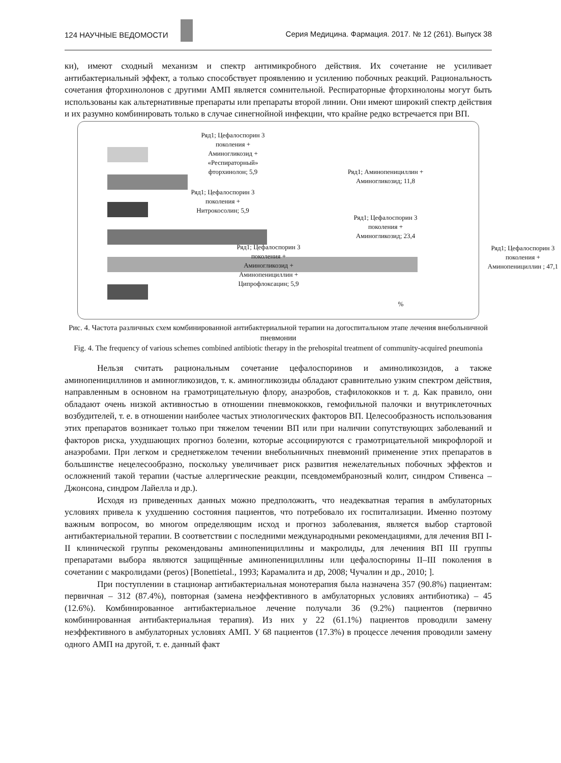124 НАУЧНЫЕ ВЕДОМОСТИ Серия Медицина. Фармация. 2017. № 12 (261). Выпуск 38
ки), имеют сходный механизм и спектр антимикробного действия. Их сочетание не усиливает антибактериальный эффект, а только способствует проявлению и усилению побочных реакций. Рациональность сочетания фторхинолонов с другими АМП является сомнительной. Респираторные фторхинолоны могут быть использованы как альтернативные препараты или препараты второй линии. Они имеют широкий спектр действия и их разумно комбинировать только в случае синегнойной инфекции, что крайне редко встречается при ВП.
Ряд1; Цефалоспорин 3 поколения + Аминогликозид + «Респираторный» фторхинолон; 5,9
Ряд1; Цефалоспорин 3 поколения + Нитрокосолин; 5,9
Ряд1; Аминопенициллин + Аминогликозид; 11,8
Ряд1; Цефалоспорин 3 поколения + Аминогликозид; 23,4
Ряд1; Цефалоспорин 3 поколения + Аминогликозид + Аминопенициллин + Ципрофлоксацин; 5,9
%
Ряд1; Цефалоспорин 3 поколения + Аминопенициллин ; 47,1
Рис. 4. Частота различных схем комбинированной антибактериальной терапии на догоспитальном этапе лечения внебольничной пневмонии
Fig. 4. The frequency of various schemes combined antibiotic therapy in the prehospital treatment of community-acquired pneumonia
Нельзя считать рациональным сочетание цефалоспоринов и аминоликозидов, а также аминопенициллинов и аминогликозидов, т. к. аминогликозиды обладают сравнительно узким спектром действия, направленным в основном на грамотрицательную флору, анаэробов, стафилококков и т. д. Как правило, они обладают очень низкой активностью в отношении пневмококков, гемофильной палочки и внутриклеточных возбудителей, т. е. в отношении наиболее частых этиологических факторов ВП. Целесообразность использования этих препаратов возникает только при тяжелом течении ВП или при наличии сопутствующих заболеваний и факторов риска, ухудшающих прогноз болезни, которые ассоциируются с грамотрицательной микрофлорой и анаэробами. При легком и среднетяжелом течении внебольничных пневмоний применение этих препаратов в большинстве нецелесообразно, поскольку увеличивает риск развития нежелательных побочных эффектов и осложнений такой терапии (частые аллергические реакции, псевдомембранозный колит, синдром Стивенса – Джонсона, синдром Лайелла и др.).
Исходя из приведенных данных можно предположить, что неадекватная терапия в амбулаторных условиях привела к ухудшению состояния пациентов, что потребовало их госпитализации. Именно поэтому важным вопросом, во многом определяющим исход и прогноз заболевания, является выбор стартовой антибактериальной терапии. В соответствии с последними международными рекомендациями, для лечения ВП I-II клинической группы рекомендованы аминопенициллины и макролиды, для лечениия ВП III группы препаратами выбора являются защищённые аминопенициллины или цефалоспорины II–III поколения в сочетании с макролидами (peros) [Bonettietal., 1993; Карамалита и др, 2008; Чучалин и др., 2010; ].
При поступлении в стационар антибактериальная монотерапия была назначена 357 (90.8%) пациентам: первичная – 312 (87.4%), повторная (замена неэффективного в амбулаторных условиях антибиотика) – 45 (12.6%). Комбинированное антибактериальное лечение получали 36 (9.2%) пациентов (первично комбинированная антибактериальная терапия). Из них у 22 (61.1%) пациентов проводили замену неэффективного в амбулаторных условиях АМП. У 68 пациентов (17.3%) в процессе лечения проводили замену одного АМП на другой, т. е. данный факт